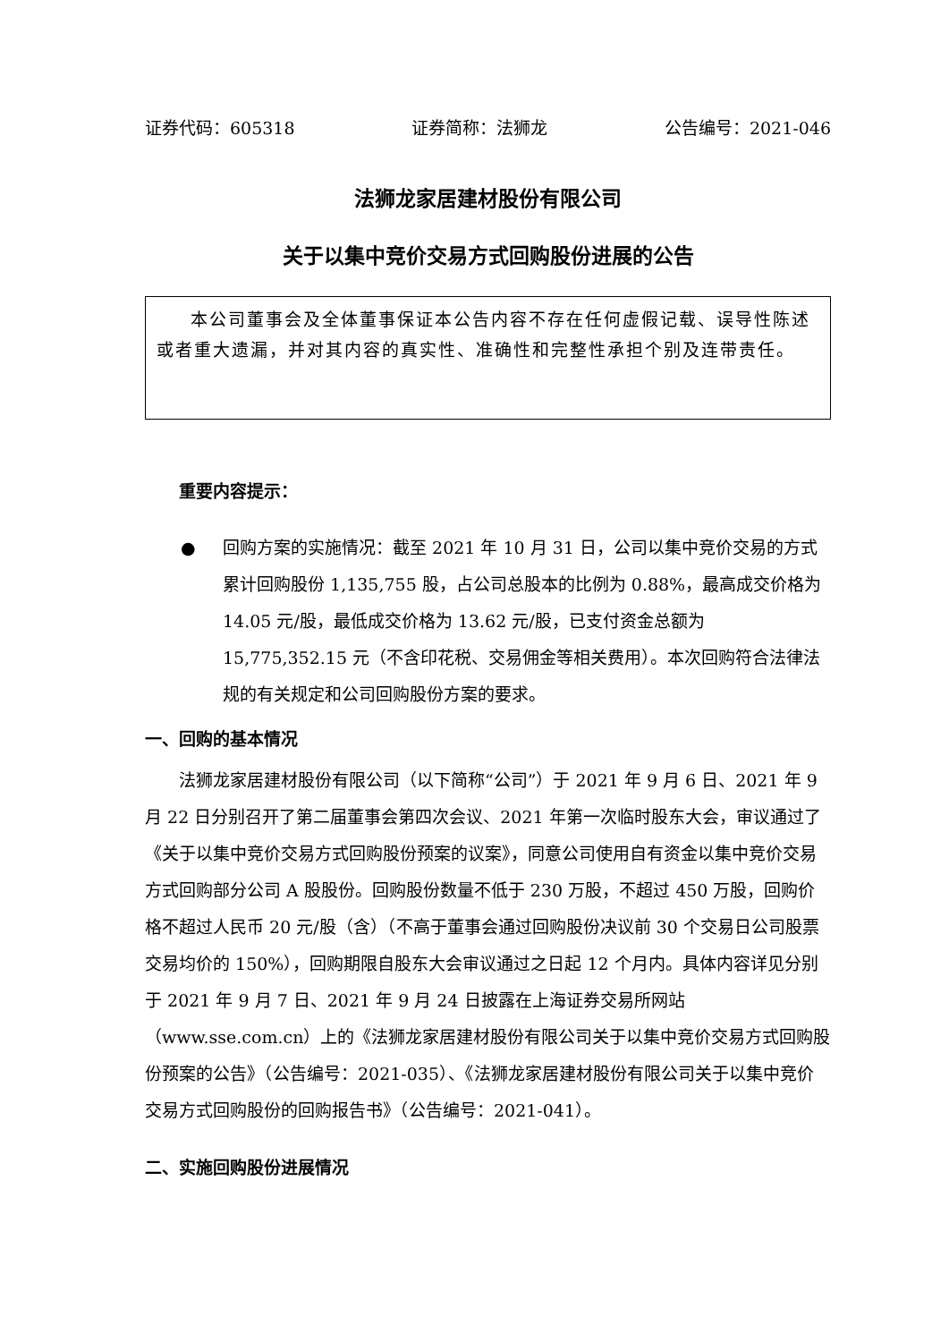证券代码：605318 证券简称：法狮龙 公告编号：2021-046
法狮龙家居建材股份有限公司
关于以集中竞价交易方式回购股份进展的公告
本公司董事会及全体董事保证本公告内容不存在任何虚假记载、误导性陈述或者重大遗漏，并对其内容的真实性、准确性和完整性承担个别及连带责任。
重要内容提示：
● 回购方案的实施情况：截至 2021 年 10 月 31 日，公司以集中竞价交易的方式累计回购股份 1,135,755 股，占公司总股本的比例为 0.88%，最高成交价格为 14.05 元/股，最低成交价格为 13.62 元/股，已支付资金总额为 15,775,352.15 元（不含印花税、交易佣金等相关费用）。本次回购符合法律法规的有关规定和公司回购股份方案的要求。
一、回购的基本情况
法狮龙家居建材股份有限公司（以下简称“公司”）于 2021 年 9 月 6 日、2021 年 9 月 22 日分别召开了第二届董事会第四次会议、2021 年第一次临时股东大会，审议通过了《关于以集中竞价交易方式回购股份预案的议案》，同意公司使用自有资金以集中竞价交易方式回购部分公司 A 股股份。回购股份数量不低于 230 万股，不超过 450 万股，回购价格不超过人民币 20 元/股（含）（不高于董事会通过回购股份决议前 30 个交易日公司股票交易均价的 150%），回购期限自股东大会审议通过之日起 12 个月内。具体内容详见分别于 2021 年 9 月 7 日、2021 年 9 月 24 日披露在上海证券交易所网站（www.sse.com.cn）上的《法狮龙家居建材股份有限公司关于以集中竞价交易方式回购股份预案的公告》（公告编号：2021-035）、《法狮龙家居建材股份有限公司关于以集中竞价交易方式回购股份的回购报告书》（公告编号：2021-041）。
二、实施回购股份进展情况